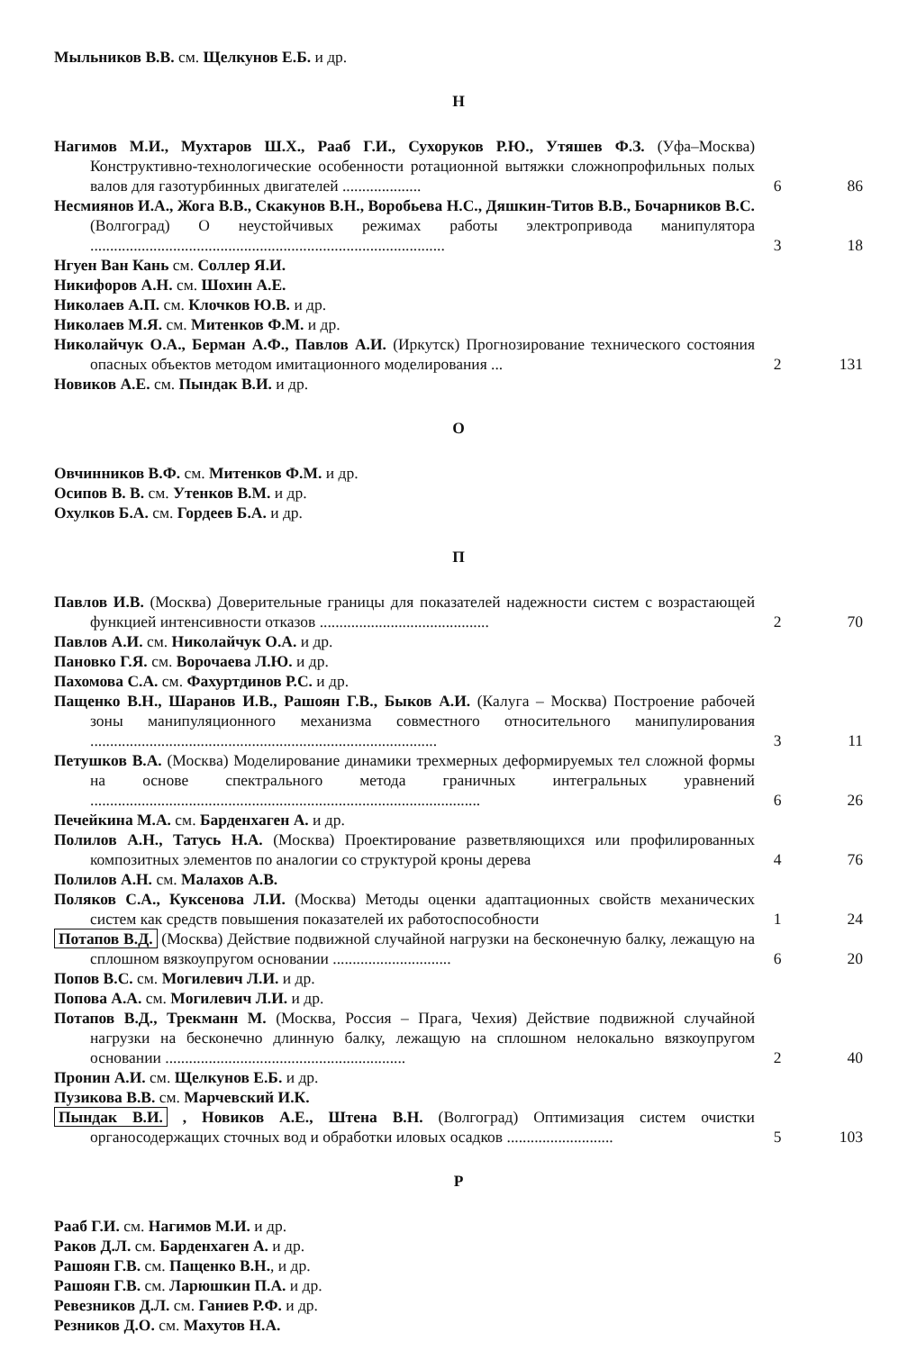Мыльников В.В. см. Щелкунов Е.Б. и др.
Н
Нагимов М.И., Мухтаров Ш.Х., Рааб Г.И., Сухоруков Р.Ю., Утяшев Ф.З. (Уфа–Москва) Конструктивно-технологические особенности ротационной вытяжки сложнопрофильных полых валов для газотурбинных двигателей ....................
6 86
Несмиянов И.А., Жога В.В., Скакунов В.Н., Воробьева Н.С., Дяшкин-Титов В.В., Бочарников В.С. (Волгоград) О неустойчивых режимах работы электропривода манипулятора ..........................................................................................
3 18
Нгуен Ван Кань см. Соллер Я.И.
Никифоров А.Н. см. Шохин А.Е.
Николаев А.П. см. Клочков Ю.В. и др.
Николаев М.Я. см. Митенков Ф.М. и др.
Николайчук О.А., Берман А.Ф., Павлов А.И. (Иркутск) Прогнозирование технического состояния опасных объектов методом имитационного моделирования ...
2 131
Новиков А.Е. см. Пындак В.И. и др.
О
Овчинников В.Ф. см. Митенков Ф.М. и др.
Осипов В. В. см. Утенков В.М. и др.
Охулков Б.А. см. Гордеев Б.А. и др.
П
Павлов И.В. (Москва) Доверительные границы для показателей надежности систем с возрастающей функцией интенсивности отказов ...........................................
2 70
Павлов А.И. см. Николайчук О.А. и др.
Пановко Г.Я. см. Ворочаева Л.Ю. и др.
Пахомова С.А. см. Фахуртдинов Р.С. и др.
Пащенко В.Н., Шаранов И.В., Рашоян Г.В., Быков А.И. (Калуга – Москва) Построение рабочей зоны манипуляционного механизма совместного относительного манипулирования ........................................................................................
3 11
Петушков В.А. (Москва) Моделирование динамики трехмерных деформируемых тел сложной формы на основе спектрального метода граничных интегральных уравнений ...................................................................................................
6 26
Печейкина М.А. см. Барденхаген А. и др.
Полилов А.Н., Татусь Н.А. (Москва) Проектирование разветвляющихся или профилированных композитных элементов по аналогии со структурой кроны дерева
4 76
Полилов А.Н. см. Малахов А.В.
Поляков С.А., Куксенова Л.И. (Москва) Методы оценки адаптационных свойств механических систем как средств повышения показателей их работоспособности
1 24
Потапов В.Д. (Москва) Действие подвижной случайной нагрузки на бесконечную балку, лежащую на сплошном вязкоупругом основании ..............................
6 20
Попов В.С. см. Могилевич Л.И. и др.
Попова А.А. см. Могилевич Л.И. и др.
Потапов В.Д., Трекманн М. (Москва, Россия – Прага, Чехия) Действие подвижной случайной нагрузки на бесконечно длинную балку, лежащую на сплошном нелокально вязкоупругом основании .............................................................
2 40
Пронин А.И. см. Щелкунов Е.Б. и др.
Пузикова В.В. см. Марчевский И.К.
Пындак В.И. , Новиков А.Е., Штена В.Н. (Волгоград) Оптимизация систем очистки органосодержащих сточных вод и обработки иловых осадков ...........................
5 103
Р
Рааб Г.И. см. Нагимов М.И. и др.
Раков Д.Л. см. Барденхаген А. и др.
Рашоян Г.В. см. Пащенко В.Н., и др.
Рашоян Г.В. см. Ларюшкин П.А. и др.
Ревезников Д.Л. см. Ганиев Р.Ф. и др.
Резников Д.О. см. Махутов Н.А.